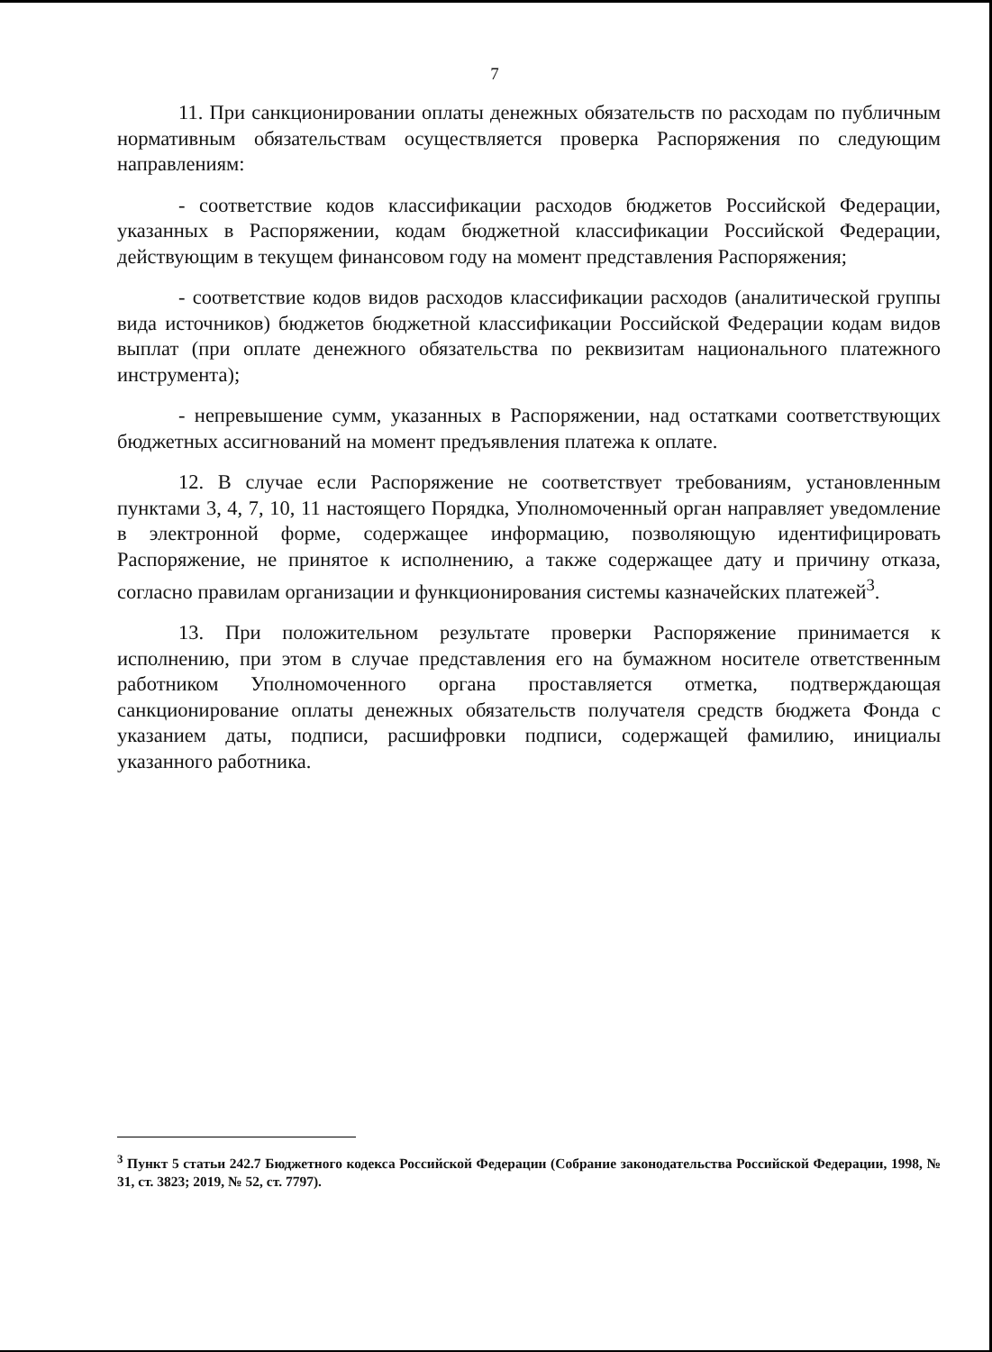7
11. При санкционировании оплаты денежных обязательств по расходам по публичным нормативным обязательствам осуществляется проверка Распоряжения по следующим направлениям:
- соответствие кодов классификации расходов бюджетов Российской Федерации, указанных в Распоряжении, кодам бюджетной классификации Российской Федерации, действующим в текущем финансовом году на момент представления Распоряжения;
- соответствие кодов видов расходов классификации расходов (аналитической группы вида источников) бюджетов бюджетной классификации Российской Федерации кодам видов выплат (при оплате денежного обязательства по реквизитам национального платежного инструмента);
- непревышение сумм, указанных в Распоряжении, над остатками соответствующих бюджетных ассигнований на момент предъявления платежа к оплате.
12. В случае если Распоряжение не соответствует требованиям, установленным пунктами 3, 4, 7, 10, 11 настоящего Порядка, Уполномоченный орган направляет уведомление в электронной форме, содержащее информацию, позволяющую идентифицировать Распоряжение, не принятое к исполнению, а также содержащее дату и причину отказа, согласно правилам организации и функционирования системы казначейских платежей<sup>3</sup>.
13. При положительном результате проверки Распоряжение принимается к исполнению, при этом в случае представления его на бумажном носителе ответственным работником Уполномоченного органа проставляется отметка, подтверждающая санкционирование оплаты денежных обязательств получателя средств бюджета Фонда с указанием даты, подписи, расшифровки подписи, содержащей фамилию, инициалы указанного работника.
<sup>3</sup> Пункт 5 статьи 242.7 Бюджетного кодекса Российской Федерации (Собрание законодательства Российской Федерации, 1998, № 31, ст. 3823; 2019, № 52, ст. 7797).